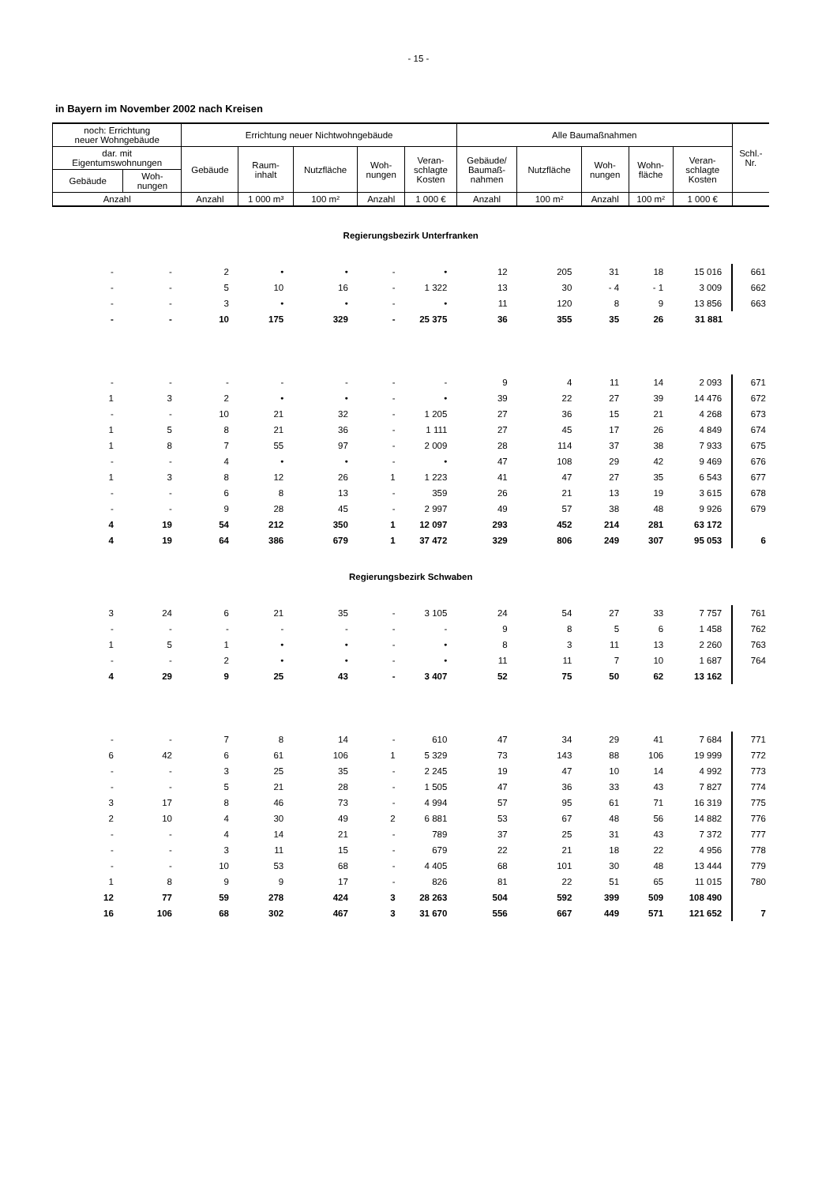- 15 -
in Bayern im November 2002 nach Kreisen
| noch: Errichtung neuer Wohngebäude | | Errichtung neuer Nichtwohngebäude | | | | | Alle Baumaßnahmen | | | | | Schl.- Nr. |
| --- | --- | --- | --- | --- | --- | --- | --- | --- | --- | --- | --- | --- |
| dar. mit Eigentumswohnungen | | Gebäude | Raum- inhalt | Nutzfläche | Woh- nungen | Veran- schlagte Kosten | Gebäude/ Baumaß- nahmen | Nutzfläche | Woh- nungen | Wohn- fläche | Veran- schlagte Kosten | |
| Gebäude | Woh- nungen | | | | | | | | | | | |
| Anzahl | | Anzahl | 1 000 m³ | 100 m² | Anzahl | 1 000 € | Anzahl | 100 m² | Anzahl | 100 m² | 1 000 € | |
| Regierungsbezirk Unterfranken | | | | | | | | | | | | |
| - | - | 2 | • | • | - | • | 12 | 205 | 31 | 18 | 15 016 | 661 |
| - | - | 5 | 10 | 16 | - | 1 322 | 13 | 30 | - 4 | - 1 | 3 009 | 662 |
| - | - | 3 | • | • | - | • | 11 | 120 | 8 | 9 | 13 856 | 663 |
| - | - | 10 | 175 | 329 | - | 25 375 | 36 | 355 | 35 | 26 | 31 881 | |
| - | - | - | - | - | - | - | 9 | 4 | 11 | 14 | 2 093 | 671 |
| 1 | 3 | 2 | • | • | - | • | 39 | 22 | 27 | 39 | 14 476 | 672 |
| - | - | 10 | 21 | 32 | - | 1 205 | 27 | 36 | 15 | 21 | 4 268 | 673 |
| 1 | 5 | 8 | 21 | 36 | - | 1 111 | 27 | 45 | 17 | 26 | 4 849 | 674 |
| 1 | 8 | 7 | 55 | 97 | - | 2 009 | 28 | 114 | 37 | 38 | 7 933 | 675 |
| - | - | 4 | • | • | - | • | 47 | 108 | 29 | 42 | 9 469 | 676 |
| 1 | 3 | 8 | 12 | 26 | 1 | 1 223 | 41 | 47 | 27 | 35 | 6 543 | 677 |
| - | - | 6 | 8 | 13 | - | 359 | 26 | 21 | 13 | 19 | 3 615 | 678 |
| - | - | 9 | 28 | 45 | - | 2 997 | 49 | 57 | 38 | 48 | 9 926 | 679 |
| 4 | 19 | 54 | 212 | 350 | 1 | 12 097 | 293 | 452 | 214 | 281 | 63 172 | |
| 4 | 19 | 64 | 386 | 679 | 1 | 37 472 | 329 | 806 | 249 | 307 | 95 053 | 6 |
| Regierungsbezirk Schwaben | | | | | | | | | | | | |
| 3 | 24 | 6 | 21 | 35 | - | 3 105 | 24 | 54 | 27 | 33 | 7 757 | 761 |
| - | - | - | - | - | - | - | 9 | 8 | 5 | 6 | 1 458 | 762 |
| 1 | 5 | 1 | • | • | - | • | 8 | 3 | 11 | 13 | 2 260 | 763 |
| - | - | 2 | • | • | - | • | 11 | 11 | 7 | 10 | 1 687 | 764 |
| 4 | 29 | 9 | 25 | 43 | - | 3 407 | 52 | 75 | 50 | 62 | 13 162 | |
| - | - | 7 | 8 | 14 | - | 610 | 47 | 34 | 29 | 41 | 7 684 | 771 |
| 6 | 42 | 6 | 61 | 106 | 1 | 5 329 | 73 | 143 | 88 | 106 | 19 999 | 772 |
| - | - | 3 | 25 | 35 | - | 2 245 | 19 | 47 | 10 | 14 | 4 992 | 773 |
| - | - | 5 | 21 | 28 | - | 1 505 | 47 | 36 | 33 | 43 | 7 827 | 774 |
| 3 | 17 | 8 | 46 | 73 | - | 4 994 | 57 | 95 | 61 | 71 | 16 319 | 775 |
| 2 | 10 | 4 | 30 | 49 | 2 | 6 881 | 53 | 67 | 48 | 56 | 14 882 | 776 |
| - | - | 4 | 14 | 21 | - | 789 | 37 | 25 | 31 | 43 | 7 372 | 777 |
| - | - | 3 | 11 | 15 | - | 679 | 22 | 21 | 18 | 22 | 4 956 | 778 |
| - | - | 10 | 53 | 68 | - | 4 405 | 68 | 101 | 30 | 48 | 13 444 | 779 |
| 1 | 8 | 9 | 9 | 17 | - | 826 | 81 | 22 | 51 | 65 | 11 015 | 780 |
| 12 | 77 | 59 | 278 | 424 | 3 | 28 263 | 504 | 592 | 399 | 509 | 108 490 | |
| 16 | 106 | 68 | 302 | 467 | 3 | 31 670 | 556 | 667 | 449 | 571 | 121 652 | 7 |